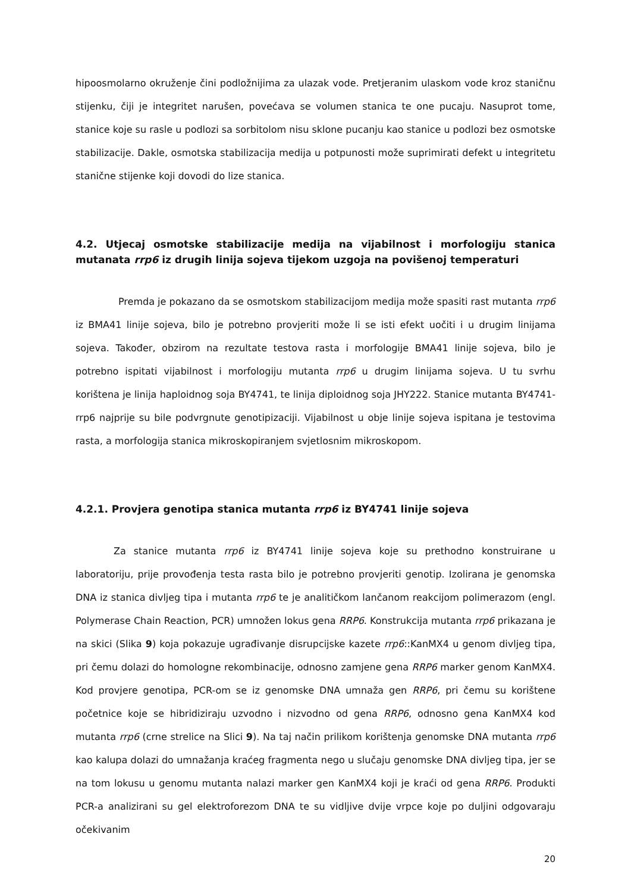hipoosmolarno okruženje čini podložnijima za ulazak vode. Pretjeranim ulaskom vode kroz staničnu stijenku, čiji je integritet narušen, povećava se volumen stanica te one pucaju. Nasuprot tome, stanice koje su rasle u podlozi sa sorbitolom nisu sklone pucanju kao stanice u podlozi bez osmotske stabilizacije. Dakle, osmotska stabilizacija medija u potpunosti može suprimirati defekt u integritetu stanične stijenke koji dovodi do lize stanica.
4.2. Utjecaj osmotske stabilizacije medija na vijabilnost i morfologiju stanica mutanata rrp6 iz drugih linija sojeva tijekom uzgoja na povišenoj temperaturi
Premda je pokazano da se osmotskom stabilizacijom medija može spasiti rast mutanta rrp6 iz BMA41 linije sojeva, bilo je potrebno provjeriti može li se isti efekt uočiti i u drugim linijama sojeva. Također, obzirom na rezultate testova rasta i morfologije BMA41 linije sojeva, bilo je potrebno ispitati vijabilnost i morfologiju mutanta rrp6 u drugim linijama sojeva. U tu svrhu korištena je linija haploidnog soja BY4741, te linija diploidnog soja JHY222. Stanice mutanta BY4741-rrp6 najprije su bile podvrgnute genotipizaciji. Vijabilnost u obje linije sojeva ispitana je testovima rasta, a morfologija stanica mikroskopiranjem svjetlosnim mikroskopom.
4.2.1. Provjera genotipa stanica mutanta rrp6 iz BY4741 linije sojeva
Za stanice mutanta rrp6 iz BY4741 linije sojeva koje su prethodno konstruirane u laboratoriju, prije provođenja testa rasta bilo je potrebno provjeriti genotip. Izolirana je genomska DNA iz stanica divljeg tipa i mutanta rrp6 te je analitičkom lančanom reakcijom polimerazom (engl. Polymerase Chain Reaction, PCR) umnožen lokus gena RRP6. Konstrukcija mutanta rrp6 prikazana je na skici (Slika 9) koja pokazuje ugrađivanje disrupcijske kazete rrp6::KanMX4 u genom divljeg tipa, pri čemu dolazi do homologne rekombinacije, odnosno zamjene gena RRP6 marker genom KanMX4. Kod provjere genotipa, PCR-om se iz genomske DNA umnaža gen RRP6, pri čemu su korištene početnice koje se hibridiziraju uzvodno i nizvodno od gena RRP6, odnosno gena KanMX4 kod mutanta rrp6 (crne strelice na Slici 9). Na taj način prilikom korištenja genomske DNA mutanta rrp6 kao kalupa dolazi do umnažanja kraćeg fragmenta nego u slučaju genomske DNA divljeg tipa, jer se na tom lokusu u genomu mutanta nalazi marker gen KanMX4 koji je kraći od gena RRP6. Produkti PCR-a analizirani su gel elektroforezom DNA te su vidljive dvije vrpce koje po duljini odgovaraju očekivanim
20